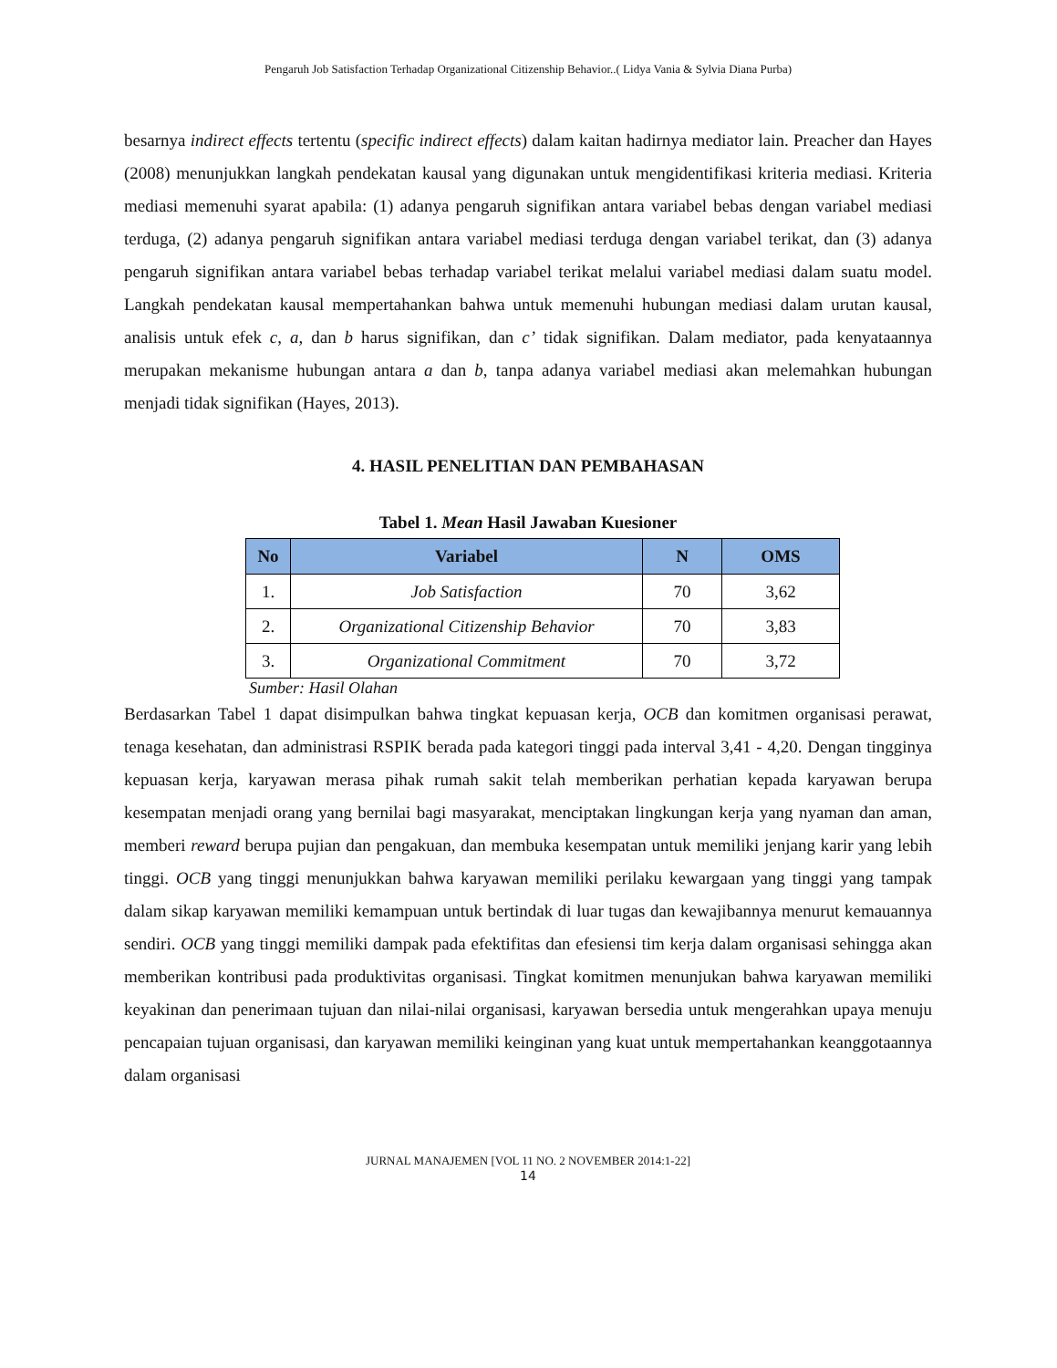Pengaruh Job Satisfaction Terhadap Organizational Citizenship Behavior..( Lidya Vania & Sylvia Diana Purba)
besarnya indirect effects tertentu (specific indirect effects) dalam kaitan hadirnya mediator lain. Preacher dan Hayes (2008) menunjukkan langkah pendekatan kausal yang digunakan untuk mengidentifikasi kriteria mediasi. Kriteria mediasi memenuhi syarat apabila: (1) adanya pengaruh signifikan antara variabel bebas dengan variabel mediasi terduga, (2) adanya pengaruh signifikan antara variabel mediasi terduga dengan variabel terikat, dan (3) adanya pengaruh signifikan antara variabel bebas terhadap variabel terikat melalui variabel mediasi dalam suatu model. Langkah pendekatan kausal mempertahankan bahwa untuk memenuhi hubungan mediasi dalam urutan kausal, analisis untuk efek c, a, dan b harus signifikan, dan c’ tidak signifikan. Dalam mediator, pada kenyataannya merupakan mekanisme hubungan antara a dan b, tanpa adanya variabel mediasi akan melemahkan hubungan menjadi tidak signifikan (Hayes, 2013).
4. HASIL PENELITIAN DAN PEMBAHASAN
Tabel 1. Mean Hasil Jawaban Kuesioner
| No | Variabel | N | OMS |
| --- | --- | --- | --- |
| 1. | Job Satisfaction | 70 | 3,62 |
| 2. | Organizational Citizenship Behavior | 70 | 3,83 |
| 3. | Organizational Commitment | 70 | 3,72 |
Sumber: Hasil Olahan
Berdasarkan Tabel 1 dapat disimpulkan bahwa tingkat kepuasan kerja, OCB dan komitmen organisasi perawat, tenaga kesehatan, dan administrasi RSPIK berada pada kategori tinggi pada interval 3,41 - 4,20. Dengan tingginya kepuasan kerja, karyawan merasa pihak rumah sakit telah memberikan perhatian kepada karyawan berupa kesempatan menjadi orang yang bernilai bagi masyarakat, menciptakan lingkungan kerja yang nyaman dan aman, memberi reward berupa pujian dan pengakuan, dan membuka kesempatan untuk memiliki jenjang karir yang lebih tinggi. OCB yang tinggi menunjukkan bahwa karyawan memiliki perilaku kewargaan yang tinggi yang tampak dalam sikap karyawan memiliki kemampuan untuk bertindak di luar tugas dan kewajibannya menurut kemauannya sendiri. OCB yang tinggi memiliki dampak pada efektifitas dan efesiensi tim kerja dalam organisasi sehingga akan memberikan kontribusi pada produktivitas organisasi. Tingkat komitmen menunjukan bahwa karyawan memiliki keyakinan dan penerimaan tujuan dan nilai-nilai organisasi, karyawan bersedia untuk mengerahkan upaya menuju pencapaian tujuan organisasi, dan karyawan memiliki keinginan yang kuat untuk mempertahankan keanggotaannya dalam organisasi
JURNAL MANAJEMEN [VOL 11 NO. 2 NOVEMBER 2014:1-22]
14